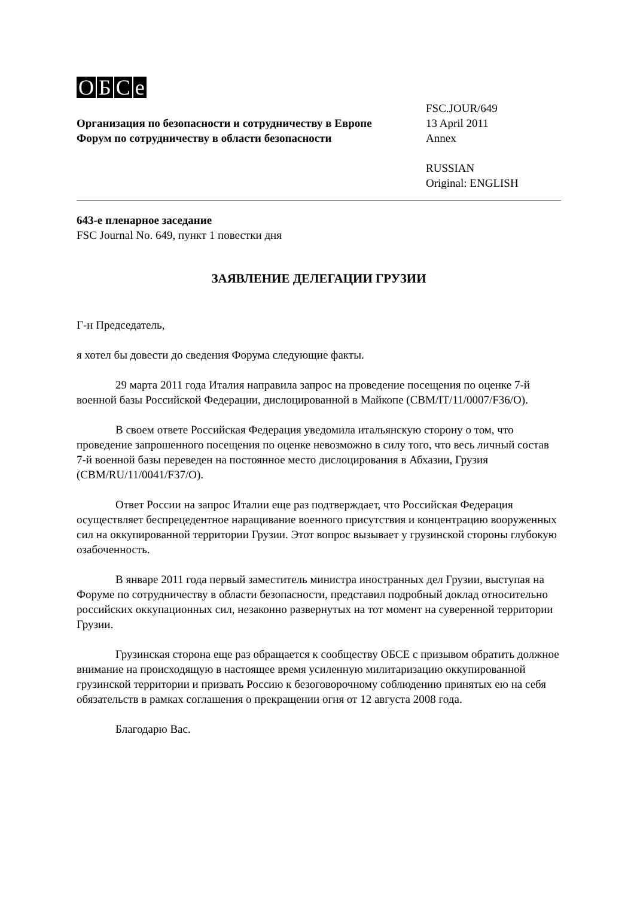OБCe
Организация по безопасности и сотрудничеству в Европе
Форум по сотрудничеству в области безопасности
FSC.JOUR/649
13 April 2011
Annex
RUSSIAN
Original: ENGLISH
643-е пленарное заседание
FSC Journal No. 649, пункт 1 повестки дня
ЗАЯВЛЕНИЕ ДЕЛЕГАЦИИ ГРУЗИИ
Г-н Председатель,
я хотел бы довести до сведения Форума следующие факты.
29 марта 2011 года Италия направила запрос на проведение посещения по оценке 7-й военной базы Российской Федерации, дислоцированной в Майкопе (CBM/IT/11/0007/F36/O).
В своем ответе Российская Федерация уведомила итальянскую сторону о том, что проведение запрошенного посещения по оценке невозможно в силу того, что весь личный состав 7-й военной базы переведен на постоянное место дислоцирования в Абхазии, Грузия (CBM/RU/11/0041/F37/O).
Ответ России на запрос Италии еще раз подтверждает, что Российская Федерация осуществляет беспрецедентное наращивание военного присутствия и концентрацию вооруженных сил на оккупированной территории Грузии. Этот вопрос вызывает у грузинской стороны глубокую озабоченность.
В январе 2011 года первый заместитель министра иностранных дел Грузии, выступая на Форуме по сотрудничеству в области безопасности, представил подробный доклад относительно российских оккупационных сил, незаконно развернутых на тот момент на суверенной территории Грузии.
Грузинская сторона еще раз обращается к сообществу ОБСЕ с призывом обратить должное внимание на происходящую в настоящее время усиленную милитаризацию оккупированной грузинской территории и призвать Россию к безоговорочному соблюдению принятых ею на себя обязательств в рамках соглашения о прекращении огня от 12 августа 2008 года.
Благодарю Вас.